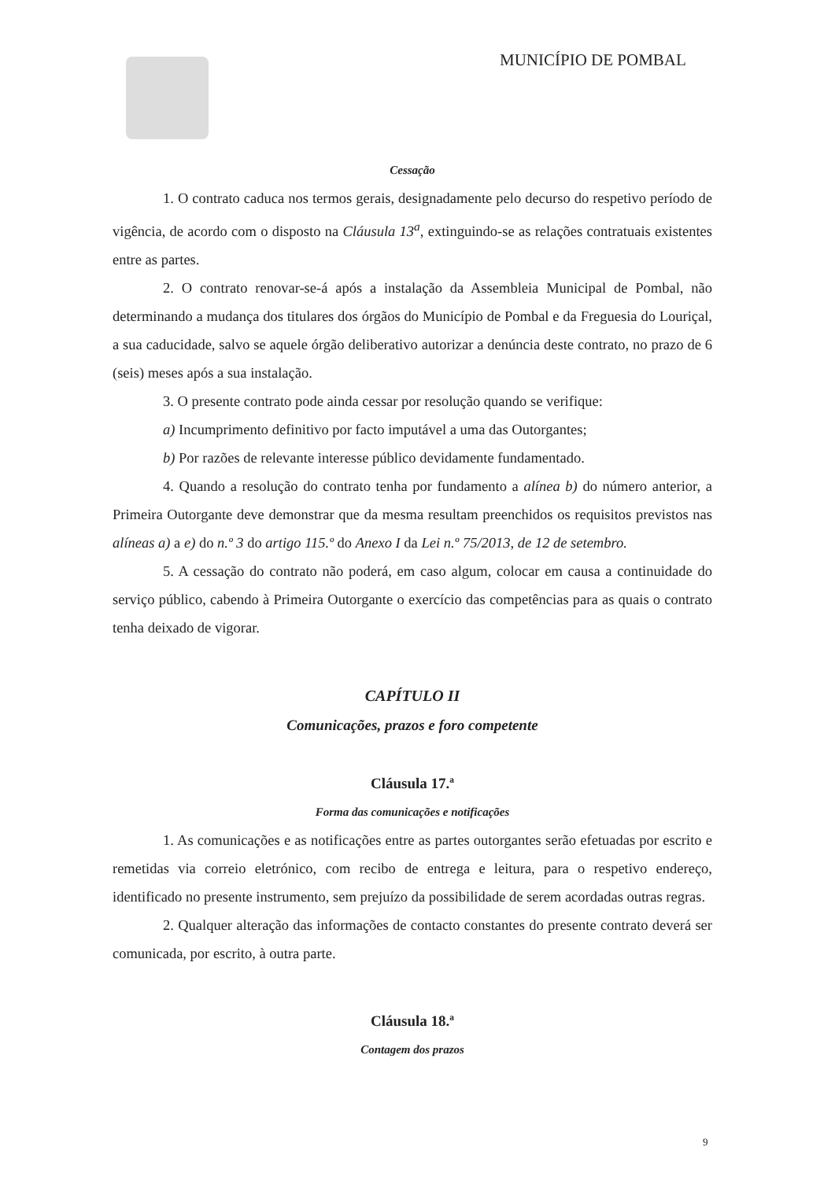MUNICÍPIO DE POMBAL
Cessação
1. O contrato caduca nos termos gerais, designadamente pelo decurso do respetivo período de vigência, de acordo com o disposto na Cláusula 13<sup>a</sup>, extinguindo-se as relações contratuais existentes entre as partes.
2. O contrato renovar-se-á após a instalação da Assembleia Municipal de Pombal, não determinando a mudança dos titulares dos órgãos do Município de Pombal e da Freguesia do Louriçal, a sua caducidade, salvo se aquele órgão deliberativo autorizar a denúncia deste contrato, no prazo de 6 (seis) meses após a sua instalação.
3. O presente contrato pode ainda cessar por resolução quando se verifique:
a) Incumprimento definitivo por facto imputável a uma das Outorgantes;
b) Por razões de relevante interesse público devidamente fundamentado.
4. Quando a resolução do contrato tenha por fundamento a alínea b) do número anterior, a Primeira Outorgante deve demonstrar que da mesma resultam preenchidos os requisitos previstos nas alíneas a) a e) do n.º 3 do artigo 115.º do Anexo I da Lei n.º 75/2013, de 12 de setembro.
5. A cessação do contrato não poderá, em caso algum, colocar em causa a continuidade do serviço público, cabendo à Primeira Outorgante o exercício das competências para as quais o contrato tenha deixado de vigorar.
CAPÍTULO II
Comunicações, prazos e foro competente
Cláusula 17.ª
Forma das comunicações e notificações
1. As comunicações e as notificações entre as partes outorgantes serão efetuadas por escrito e remetidas via correio eletrónico, com recibo de entrega e leitura, para o respetivo endereço, identificado no presente instrumento, sem prejuízo da possibilidade de serem acordadas outras regras.
2. Qualquer alteração das informações de contacto constantes do presente contrato deverá ser comunicada, por escrito, à outra parte.
Cláusula 18.ª
Contagem dos prazos
9